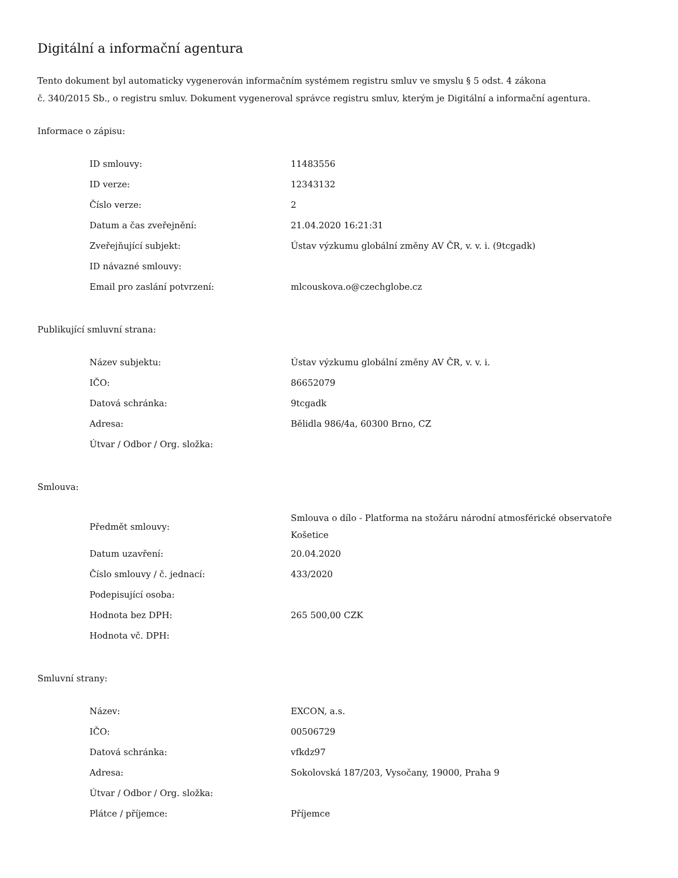Digitální a informační agentura
Tento dokument byl automaticky vygenerován informačním systémem registru smluv ve smyslu § 5 odst. 4 zákona
č. 340/2015 Sb., o registru smluv. Dokument vygeneroval správce registru smluv, kterým je Digitální a informační agentura.
Informace o zápisu:
| ID smlouvy: | 11483556 |
| ID verze: | 12343132 |
| Číslo verze: | 2 |
| Datum a čas zveřejnění: | 21.04.2020 16:21:31 |
| Zveřejňující subjekt: | Ústav výzkumu globální změny AV ČR, v. v. i. (9tcgadk) |
| ID návazné smlouvy: | |
| Email pro zaslání potvrzení: | mlcouskova.o@czechglobe.cz |
Publikující smluvní strana:
| Název subjektu: | Ústav výzkumu globální změny AV ČR, v. v. i. |
| IČO: | 86652079 |
| Datová schránka: | 9tcgadk |
| Adresa: | Bělidla 986/4a, 60300 Brno, CZ |
| Útvar / Odbor / Org. složka: | |
Smlouva:
| Předmět smlouvy: | Smlouva o dílo - Platforma na stožáru národní atmosférické observatoře Košetice |
| Datum uzavření: | 20.04.2020 |
| Číslo smlouvy / č. jednací: | 433/2020 |
| Podepisující osoba: | |
| Hodnota bez DPH: | 265 500,00 CZK |
| Hodnota vč. DPH: | |
Smluvní strany:
| Název: | EXCON, a.s. |
| IČO: | 00506729 |
| Datová schránka: | vfkdz97 |
| Adresa: | Sokolovská 187/203, Vysočany, 19000, Praha 9 |
| Útvar / Odbor / Org. složka: | |
| Plátce / příjemce: | Příjemce |